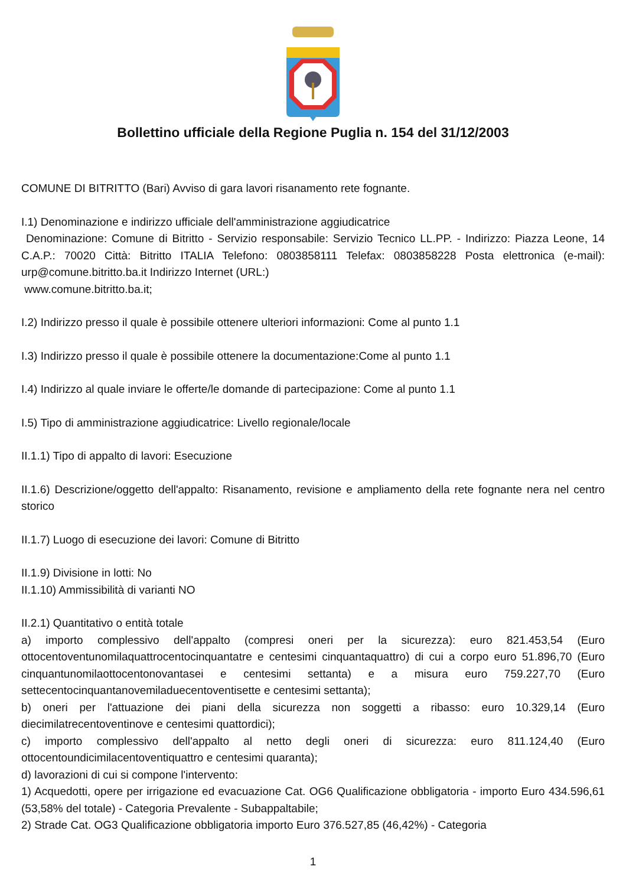Bollettino ufficiale della Regione Puglia n. 154 del 31/12/2003
COMUNE DI BITRITTO (Bari) Avviso di gara lavori risanamento rete fognante.
I.1) Denominazione e indirizzo ufficiale dell'amministrazione aggiudicatrice
Denominazione: Comune di Bitritto - Servizio responsabile: Servizio Tecnico LL.PP. - Indirizzo: Piazza Leone, 14 C.A.P.: 70020 Città: Bitritto ITALIA Telefono: 0803858111 Telefax: 0803858228 Posta elettronica (e-mail): urp@comune.bitritto.ba.it Indirizzo Internet (URL:)
www.comune.bitritto.ba.it;
I.2) Indirizzo presso il quale è possibile ottenere ulteriori informazioni: Come al punto 1.1
I.3) Indirizzo presso il quale è possibile ottenere la documentazione:Come al punto 1.1
I.4) Indirizzo al quale inviare le offerte/le domande di partecipazione: Come al punto 1.1
I.5) Tipo di amministrazione aggiudicatrice: Livello regionale/locale
II.1.1) Tipo di appalto di lavori: Esecuzione
II.1.6) Descrizione/oggetto dell'appalto: Risanamento, revisione e ampliamento della rete fognante nera nel centro storico
II.1.7) Luogo di esecuzione dei lavori: Comune di Bitritto
II.1.9) Divisione in lotti: No
II.1.10) Ammissibilità di varianti NO
II.2.1) Quantitativo o entità totale
a) importo complessivo dell'appalto (compresi oneri per la sicurezza): euro 821.453,54 (Euro ottocentoventunomilaquattrocentocinquantatre e centesimi cinquantaquattro) di cui a corpo euro 51.896,70 (Euro cinquantunomilaottocentonovantasei e centesimi settanta) e a misura euro 759.227,70 (Euro settecentocinquantanovemiladuecentoventisette e centesimi settanta);
b) oneri per l'attuazione dei piani della sicurezza non soggetti a ribasso: euro 10.329,14 (Euro diecimilatrecentoventinove e centesimi quattordici);
c) importo complessivo dell'appalto al netto degli oneri di sicurezza: euro 811.124,40 (Euro ottocentoundicimilacentoventiquattro e centesimi quaranta);
d) lavorazioni di cui si compone l'intervento:
1) Acquedotti, opere per irrigazione ed evacuazione Cat. OG6 Qualificazione obbligatoria - importo Euro 434.596,61 (53,58% del totale) - Categoria Prevalente - Subappaltabile;
2) Strade Cat. OG3 Qualificazione obbligatoria importo Euro 376.527,85 (46,42%) - Categoria
1